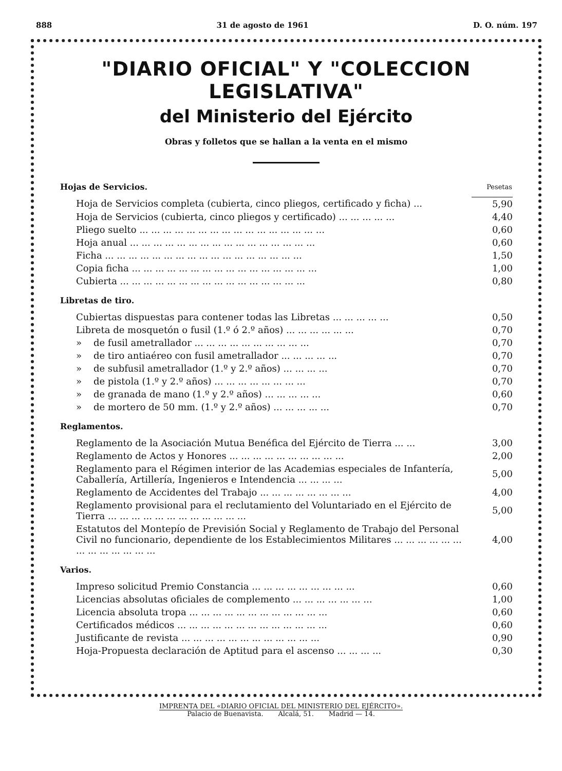888 31 de agosto de 1961 D. O. núm. 197
"DIARIO OFICIAL" Y "COLECCION LEGISLATIVA"
del Ministerio del Ejército
Obras y folletos que se hallan a la venta en el mismo
| Hojas de Servicios. | Pesetas |
| --- | --- |
| Hoja de Servicios completa (cubierta, cinco pliegos, certificado y ficha) ... | 5,90 |
| Hoja de Servicios (cubierta, cinco pliegos y certificado) ... ... ... ... ... | 4,40 |
| Pliego suelto ... ... ... ... ... ... ... ... ... ... ... ... ... ... ... ... | 0,60 |
| Hoja anual ... ... ... ... ... ... ... ... ... ... ... ... ... ... ... ... | 0,60 |
| Ficha ... ... ... ... ... ... ... ... ... ... ... ... ... ... ... ... ... | 1,50 |
| Copia ficha ... ... ... ... ... ... ... ... ... ... ... ... ... ... ... ... | 1,00 |
| Cubierta ... ... ... ... ... ... ... ... ... ... ... ... ... ... ... ... | 0,80 |
| Libretas de tiro. | |
| Cubiertas dispuestas para contener todas las Libretas ... ... ... ... ... | 0,50 |
| Libreta de mosquetón o fusil (1.º ó 2.º años) ... ... ... ... ... ... | 0,70 |
| » de fusil ametrallador ... ... ... ... ... ... ... ... ... ... | 0,70 |
| » de tiro antiaéreo con fusil ametrallador ... ... ... ... ... | 0,70 |
| » de subfusil ametrallador (1.º y 2.º años) ... ... ... ... | 0,70 |
| » de pistola (1.º y 2.º años) ... ... ... ... ... ... ... ... | 0,70 |
| » de granada de mano (1.º y 2.º años) ... ... ... ... ... | 0,60 |
| » de mortero de 50 mm. (1.º y 2.º años) ... ... ... ... ... | 0,70 |
| Reglamentos. | |
| Reglamento de la Asociación Mutua Benéfica del Ejército de Tierra ... ... | 3,00 |
| Reglamento de Actos y Honores ... ... ... ... ... ... ... ... ... ... | 2,00 |
| Reglamento para el Régimen interior de las Academias especiales de Infantería, Caballería, Artillería, Ingenieros e Intendencia ... ... ... ... | 5,00 |
| Reglamento de Accidentes del Trabajo ... ... ... ... ... ... ... ... | 4,00 |
| Reglamento provisional para el reclutamiento del Voluntariado en el Ejército de Tierra ... ... ... ... ... ... ... ... ... ... ... ... | 5,00 |
| Estatutos del Montepío de Previsión Social y Reglamento de Trabajo del Personal Civil no funcionario, dependiente de los Establecimientos Militares ... ... ... ... ... ... ... ... ... ... ... ... ... | 4,00 |
| Varios. | |
| Impreso solicitud Premio Constancia ... ... ... ... ... ... ... ... ... | 0,60 |
| Licencias absolutas oficiales de complemento ... ... ... ... ... ... ... | 1,00 |
| Licencia absoluta tropa ... ... ... ... ... ... ... ... ... ... ... ... | 0,60 |
| Certificados médicos ... ... ... ... ... ... ... ... ... ... ... ... ... | 0,60 |
| Justificante de revista ... ... ... ... ... ... ... ... ... ... ... ... | 0,90 |
| Hoja-Propuesta declaración de Aptitud para el ascenso ... ... ... ... | 0,30 |
IMPRENTA DEL «DIARIO OFICIAL DEL MINISTERIO DEL EJÉRCITO».
Palacio de Buenavista. Alcalá, 51. Madrid — 14.